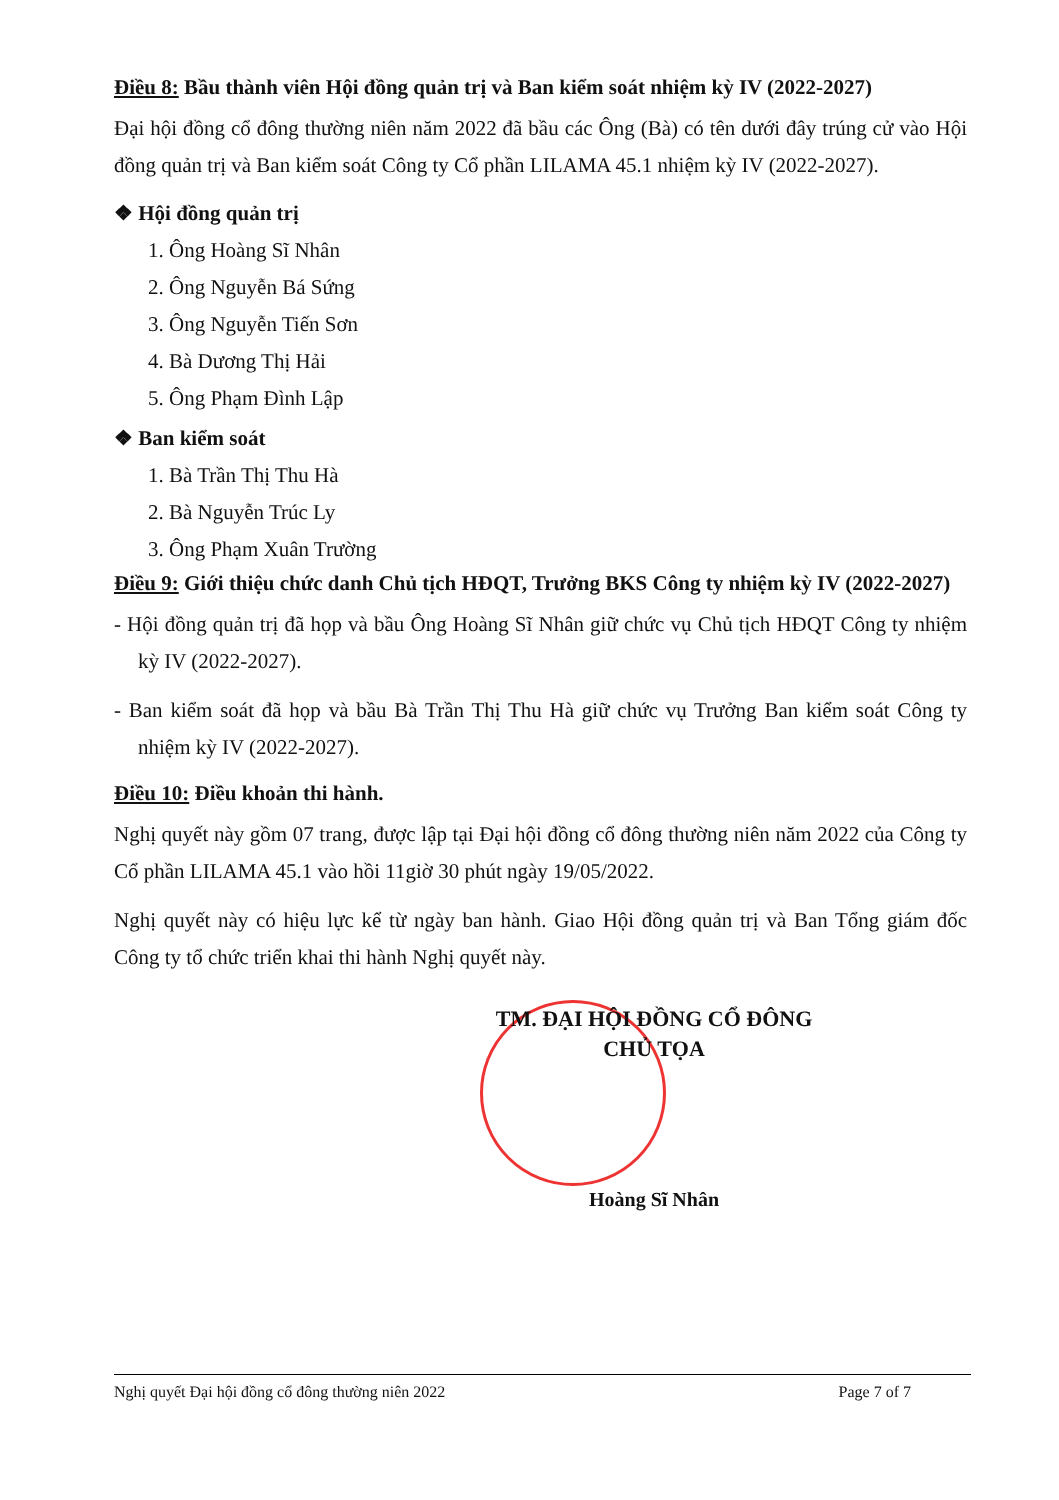Điều 8: Bầu thành viên Hội đồng quản trị và Ban kiểm soát nhiệm kỳ IV (2022-2027)
Đại hội đồng cổ đông thường niên năm 2022 đã bầu các Ông (Bà) có tên dưới đây trúng cử vào Hội đồng quản trị và Ban kiểm soát Công ty Cổ phần LILAMA 45.1 nhiệm kỳ IV (2022-2027).
❖ Hội đồng quản trị
1. Ông Hoàng Sĩ Nhân
2. Ông Nguyễn Bá Sứng
3. Ông Nguyễn Tiến Sơn
4. Bà Dương Thị Hải
5. Ông Phạm Đình Lập
❖ Ban kiểm soát
1. Bà Trần Thị Thu Hà
2. Bà Nguyễn Trúc Ly
3. Ông Phạm Xuân Trường
Điều 9: Giới thiệu chức danh Chủ tịch HĐQT, Trưởng BKS Công ty nhiệm kỳ IV (2022-2027)
- Hội đồng quản trị đã họp và bầu Ông Hoàng Sĩ Nhân giữ chức vụ Chủ tịch HĐQT Công ty nhiệm kỳ IV (2022-2027).
- Ban kiểm soát đã họp và bầu Bà Trần Thị Thu Hà giữ chức vụ Trưởng Ban kiểm soát Công ty nhiệm kỳ IV (2022-2027).
Điều 10: Điều khoản thi hành.
Nghị quyết này gồm 07 trang, được lập tại Đại hội đồng cổ đông thường niên năm 2022 của Công ty Cổ phần LILAMA 45.1 vào hồi 11giờ 30 phút ngày 19/05/2022.
Nghị quyết này có hiệu lực kể từ ngày ban hành. Giao Hội đồng quản trị và Ban Tổng giám đốc Công ty tổ chức triển khai thi hành Nghị quyết này.
TM. ĐẠI HỘI ĐỒNG CỔ ĐÔNG
CHỦ TỌA
Hoàng Sĩ Nhân
Nghị quyết Đại hội đồng cổ đông thường niên 2022 Page 7 of 7